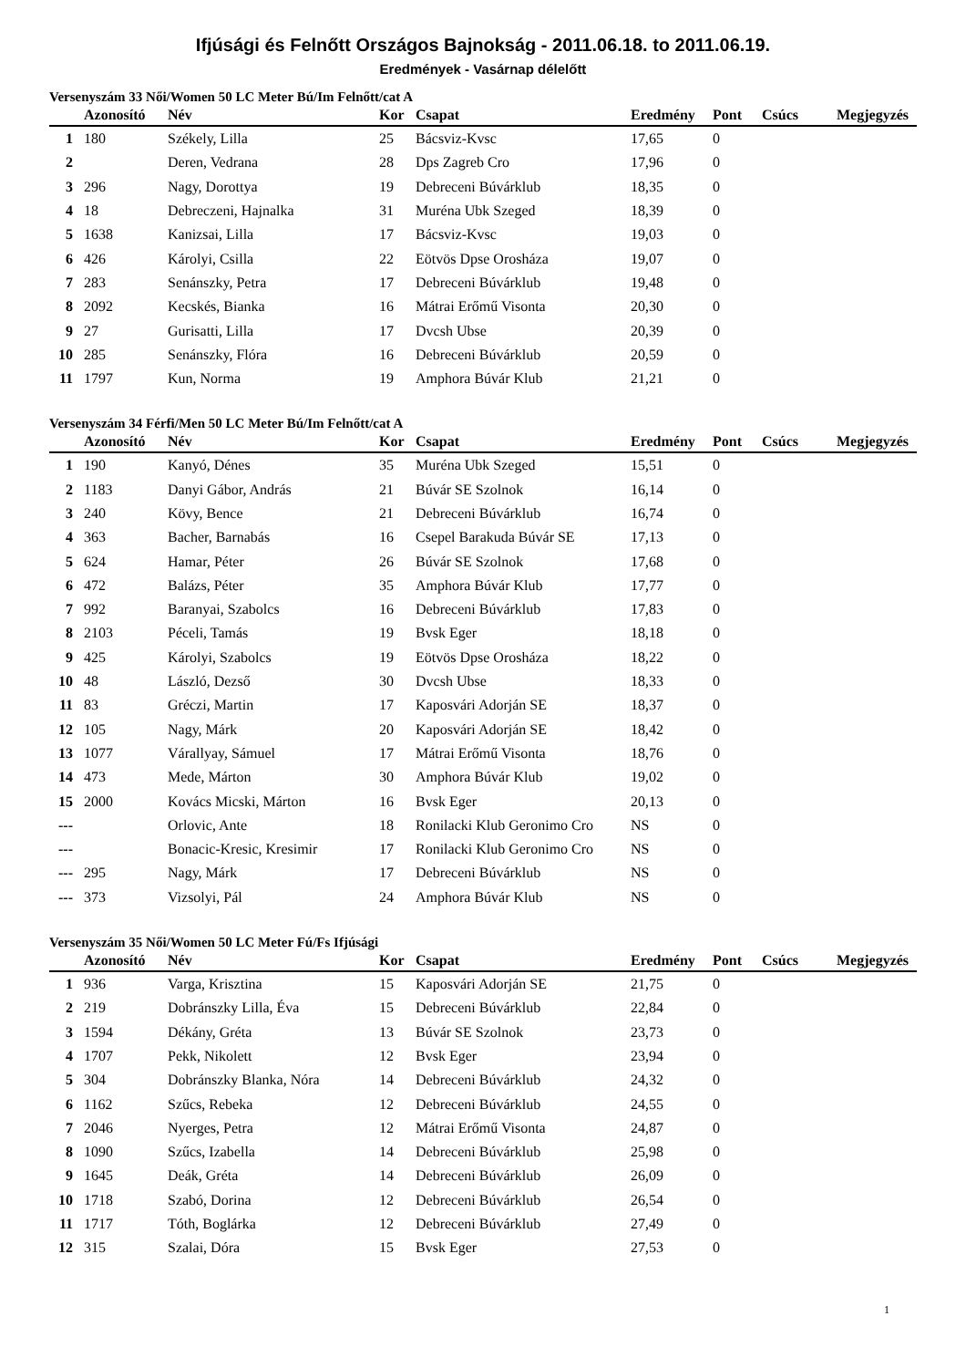Ifjúsági és Felnőtt Országos Bajnokság - 2011.06.18. to 2011.06.19.
Eredmények - Vasárnap délelőtt
Versenyszám 33 Női/Women 50 LC Meter Bú/Im Felnőtt/cat A
| | Azonosító | Név | Kor | Csapat | Eredmény | Pont | Csúcs | Megjegyzés |
| --- | --- | --- | --- | --- | --- | --- | --- | --- |
| 1 | 180 | Székely, Lilla | 25 | Bácsviz-Kvsc | 17,65 | 0 | | |
| 2 | | Deren, Vedrana | 28 | Dps Zagreb Cro | 17,96 | 0 | | |
| 3 | 296 | Nagy, Dorottya | 19 | Debreceni Búvárklub | 18,35 | 0 | | |
| 4 | 18 | Debreczeni, Hajnalka | 31 | Muréna Ubk Szeged | 18,39 | 0 | | |
| 5 | 1638 | Kanizsai, Lilla | 17 | Bácsviz-Kvsc | 19,03 | 0 | | |
| 6 | 426 | Károlyi, Csilla | 22 | Eötvös Dpse Orosháza | 19,07 | 0 | | |
| 7 | 283 | Senánszky, Petra | 17 | Debreceni Búvárklub | 19,48 | 0 | | |
| 8 | 2092 | Kecskés, Bianka | 16 | Mátrai Erőmű Visonta | 20,30 | 0 | | |
| 9 | 27 | Gurisatti, Lilla | 17 | Dvcsh Ubse | 20,39 | 0 | | |
| 10 | 285 | Senánszky, Flóra | 16 | Debreceni Búvárklub | 20,59 | 0 | | |
| 11 | 1797 | Kun, Norma | 19 | Amphora Búvár Klub | 21,21 | 0 | | |
Versenyszám 34 Férfi/Men 50 LC Meter Bú/Im Felnőtt/cat A
| | Azonosító | Név | Kor | Csapat | Eredmény | Pont | Csúcs | Megjegyzés |
| --- | --- | --- | --- | --- | --- | --- | --- | --- |
| 1 | 190 | Kanyó, Dénes | 35 | Muréna Ubk Szeged | 15,51 | 0 | | |
| 2 | 1183 | Danyi Gábor, András | 21 | Búvár SE Szolnok | 16,14 | 0 | | |
| 3 | 240 | Kövy, Bence | 21 | Debreceni Búvárklub | 16,74 | 0 | | |
| 4 | 363 | Bacher, Barnabás | 16 | Csepel Barakuda Búvár SE | 17,13 | 0 | | |
| 5 | 624 | Hamar, Péter | 26 | Búvár SE Szolnok | 17,68 | 0 | | |
| 6 | 472 | Balázs, Péter | 35 | Amphora Búvár Klub | 17,77 | 0 | | |
| 7 | 992 | Baranyai, Szabolcs | 16 | Debreceni Búvárklub | 17,83 | 0 | | |
| 8 | 2103 | Péceli, Tamás | 19 | Bvsk Eger | 18,18 | 0 | | |
| 9 | 425 | Károlyi, Szabolcs | 19 | Eötvös Dpse Orosháza | 18,22 | 0 | | |
| 10 | 48 | László, Dezső | 30 | Dvcsh Ubse | 18,33 | 0 | | |
| 11 | 83 | Gréczi, Martin | 17 | Kaposvári Adorján SE | 18,37 | 0 | | |
| 12 | 105 | Nagy, Márk | 20 | Kaposvári Adorján SE | 18,42 | 0 | | |
| 13 | 1077 | Várallyay, Sámuel | 17 | Mátrai Erőmű Visonta | 18,76 | 0 | | |
| 14 | 473 | Mede, Márton | 30 | Amphora Búvár Klub | 19,02 | 0 | | |
| 15 | 2000 | Kovács Micski, Márton | 16 | Bvsk Eger | 20,13 | 0 | | |
| --- | | Orlovic, Ante | 18 | Ronilacki Klub Geronimo Cro | NS | 0 | | |
| --- | | Bonacic-Kresic, Kresimir | 17 | Ronilacki Klub Geronimo Cro | NS | 0 | | |
| --- | 295 | Nagy, Márk | 17 | Debreceni Búvárklub | NS | 0 | | |
| --- | 373 | Vizsolyi, Pál | 24 | Amphora Búvár Klub | NS | 0 | | |
Versenyszám 35 Női/Women 50 LC Meter Fú/Fs Ifjúsági
| | Azonosító | Név | Kor | Csapat | Eredmény | Pont | Csúcs | Megjegyzés |
| --- | --- | --- | --- | --- | --- | --- | --- | --- |
| 1 | 936 | Varga, Krisztina | 15 | Kaposvári Adorján SE | 21,75 | 0 | | |
| 2 | 219 | Dobránszky Lilla, Éva | 15 | Debreceni Búvárklub | 22,84 | 0 | | |
| 3 | 1594 | Dékány, Gréta | 13 | Búvár SE Szolnok | 23,73 | 0 | | |
| 4 | 1707 | Pekk, Nikolett | 12 | Bvsk Eger | 23,94 | 0 | | |
| 5 | 304 | Dobránszky Blanka, Nóra | 14 | Debreceni Búvárklub | 24,32 | 0 | | |
| 6 | 1162 | Szűcs, Rebeka | 12 | Debreceni Búvárklub | 24,55 | 0 | | |
| 7 | 2046 | Nyerges, Petra | 12 | Mátrai Erőmű Visonta | 24,87 | 0 | | |
| 8 | 1090 | Szűcs, Izabella | 14 | Debreceni Búvárklub | 25,98 | 0 | | |
| 9 | 1645 | Deák, Gréta | 14 | Debreceni Búvárklub | 26,09 | 0 | | |
| 10 | 1718 | Szabó, Dorina | 12 | Debreceni Búvárklub | 26,54 | 0 | | |
| 11 | 1717 | Tóth, Boglárka | 12 | Debreceni Búvárklub | 27,49 | 0 | | |
| 12 | 315 | Szalai, Dóra | 15 | Bvsk Eger | 27,53 | 0 | | |
1